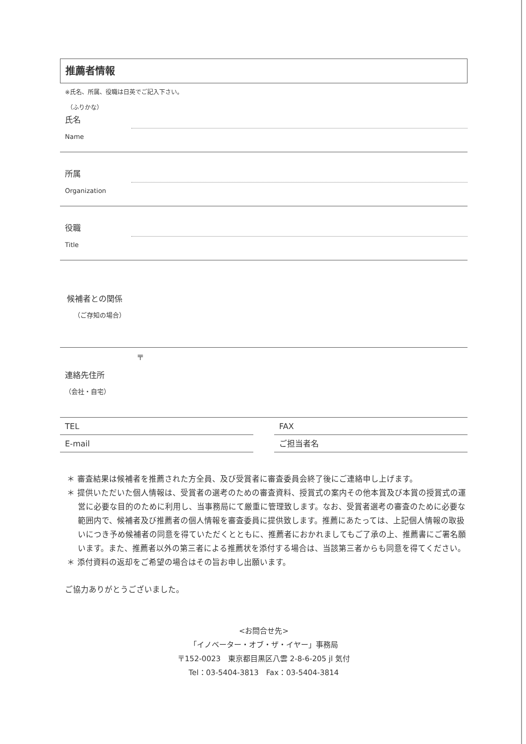推薦者情報
※氏名、所属、役職は日英でご記入下さい。
（ふりかな）
氏名
Name
所属
Organization
役職
Title
候補者との関係
（ご存知の場合）
〒
連絡先住所
（会社・自宅）
TEL FAX
E-mail ご担当者名
＊ 審査結果は候補者を推薦された方全員、及び受賞者に審査委員会終了後にご連絡申し上げます。
＊ 提供いただいた個人情報は、受賞者の選考のための審査資料、授賞式の案内その他本賞及び本賞の授賞式の運営に必要な目的のために利用し、当事務局にて厳重に管理致します。なお、受賞者選考の審査のために必要な範囲内で、候補者及び推薦者の個人情報を審査委員に提供致します。推薦にあたっては、上記個人情報の取扱いにつき予め候補者の同意を得ていただくとともに、推薦者におかれましてもご了承の上、推薦書にご署名願います。また、推薦者以外の第三者による推薦状を添付する場合は、当該第三者からも同意を得てください。
＊ 添付資料の返却をご希望の場合はその旨お申し出願います。
ご協力ありがとうございました。
<お問合せ先>
「イノベーター・オブ・ザ・イヤー」事務局
〒152-0023　東京都目黒区八雲 2-8-6-205 jl 気付
Tel：03-5404-3813　Fax：03-5404-3814